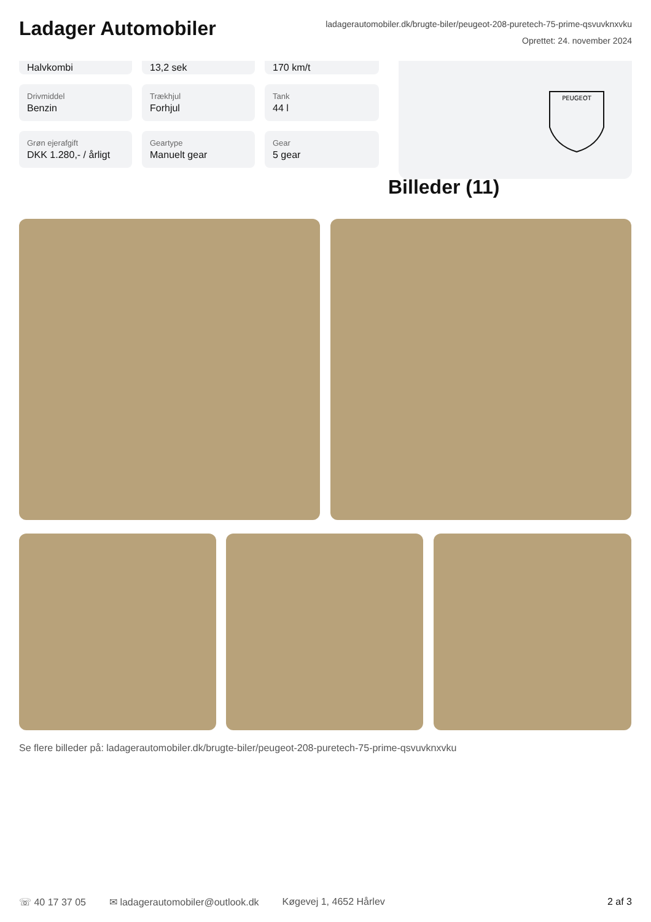Ladager Automobiler
ladagerautomobiler.dk/brugte-biler/peugeot-208-puretech-75-prime-qsvuvknxvku
Oprettet: 24. november 2024
Halvkombi
13,2 sek
170 km/t
Drivmiddel
Benzin
Trækhjul
Forhjul
Tank
44 l
Grøn ejerafgift
DKK 1.280,- / årligt
Geartype
Manuelt gear
Gear
5 gear
PEUGEOT
Billeder (11)
Se flere billeder på: ladagerautomobiler.dk/brugte-biler/peugeot-208-puretech-75-prime-qsvuvknxvku
☏ 40 17 37 05 ✉ ladagerautomobiler@outlook.dk Køgevej 1, 4652 Hårlev 2 af 3